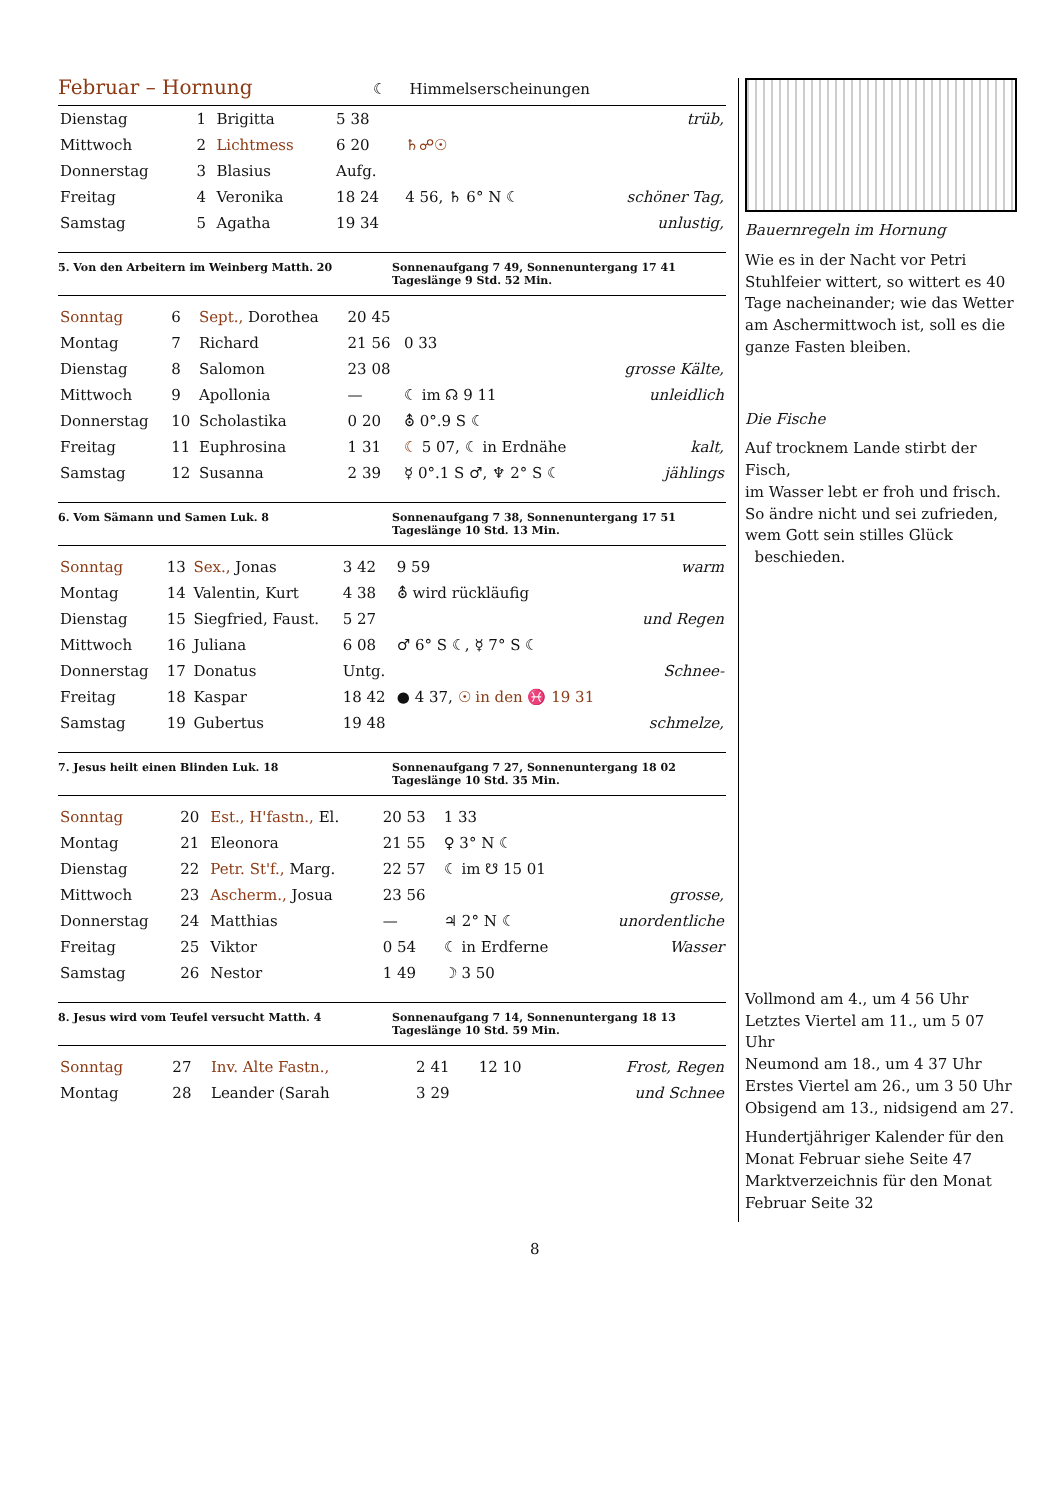Februar – Hornung
☾ Himmelserscheinungen
| Dienstag | 1 | Brigitta | 5 38 | | trüb, |
| Mittwoch | 2 | Lichtmess | 6 20 | ♄☍☉ | |
| Donnerstag | 3 | Blasius | Aufg. | | |
| Freitag | 4 | Veronika | 18 24 | 4 56, ♄ 6° N ☾ | schöner Tag, |
| Samstag | 5 | Agatha | 19 34 | | unlustig, |
5. Von den Arbeitern im Weinberg Matth. 20
Sonnenaufgang 7 49, Sonnenuntergang 17 41
Tageslänge 9 Std. 52 Min.
| Sonntag | 6 | Sept., Dorothea | 20 45 | | |
| Montag | 7 | Richard | 21 56 | 0 33 | |
| Dienstag | 8 | Salomon | 23 08 | | grosse Kälte, |
| Mittwoch | 9 | Apollonia | — | ☾ im ☊ 9 11 | unleidlich |
| Donnerstag | 10 | Scholastika | 0 20 | ⛢ 0°.9 S ☾ | |
| Freitag | 11 | Euphrosina | 1 31 | ☾ 5 07, ☾ in Erdnähe | kalt, |
| Samstag | 12 | Susanna | 2 39 | ☿ 0°.1 S ♂, ♆ 2° S ☾ | jählings |
6. Vom Sämann und Samen Luk. 8 Sonnenaufgang 7 38, Sonnenuntergang 17 51
Tageslänge 10 Std. 13 Min.
| Sonntag | 13 | Sex., Jonas | 3 42 | 9 59 | warm |
| Montag | 14 | Valentin, Kurt | 4 38 | ⛢ wird rückläufig | |
| Dienstag | 15 | Siegfried, Faust. | 5 27 | | und Regen |
| Mittwoch | 16 | Juliana | 6 08 | ♂ 6° S ☾, ☿ 7° S ☾ | |
| Donnerstag | 17 | Donatus | Untg. | | Schnee- |
| Freitag | 18 | Kaspar | 18 42 | ● 4 37, ☉ in den ♓ 19 31 | |
| Samstag | 19 | Gubertus | 19 48 | | schmelze, |
7. Jesus heilt einen Blinden Luk. 18
Sonnenaufgang 7 27, Sonnenuntergang 18 02
Tageslänge 10 Std. 35 Min.
| Sonntag | 20 | Est., H'fastn., El. | 20 53 | 1 33 | |
| Montag | 21 | Eleonora | 21 55 | ♀ 3° N ☾ | |
| Dienstag | 22 | Petr. St'f., Marg. | 22 57 | ☾ im ☋ 15 01 | |
| Mittwoch | 23 | Ascherm., Josua | 23 56 | | grosse, |
| Donnerstag | 24 | Matthias | — | ♃ 2° N ☾ | unordentliche |
| Freitag | 25 | Viktor | 0 54 | ☾ in Erdferne | Wasser |
| Samstag | 26 | Nestor | 1 49 | ☽ 3 50 | |
8. Jesus wird vom Teufel versucht Matth. 4
Sonnenaufgang 7 14, Sonnenuntergang 18 13
Tageslänge 10 Std. 59 Min.
| Sonntag | 27 | Inv. Alte Fastn., | 2 41 | 12 10 | Frost, Regen |
| Montag | 28 | Leander (Sarah | 3 29 | | und Schnee |
Bauernregeln im Hornung
Wie es in der Nacht vor Petri Stuhlfeier wittert, so wittert es 40 Tage nacheinander; wie das Wetter am Aschermittwoch ist, soll es die ganze Fasten bleiben.
Die Fische
Auf trocknem Lande stirbt der Fisch,
im Wasser lebt er froh und frisch.
So ändre nicht und sei zufrieden,
wem Gott sein stilles Glück
beschieden.
Vollmond am 4., um 4 56 Uhr
Letztes Viertel am 11., um 5 07 Uhr
Neumond am 18., um 4 37 Uhr
Erstes Viertel am 26., um 3 50 Uhr
Obsigend am 13., nidsigend am 27.
Hundertjähriger Kalender für den Monat Februar siehe Seite 47
Marktverzeichnis für den Monat Februar Seite 32
8